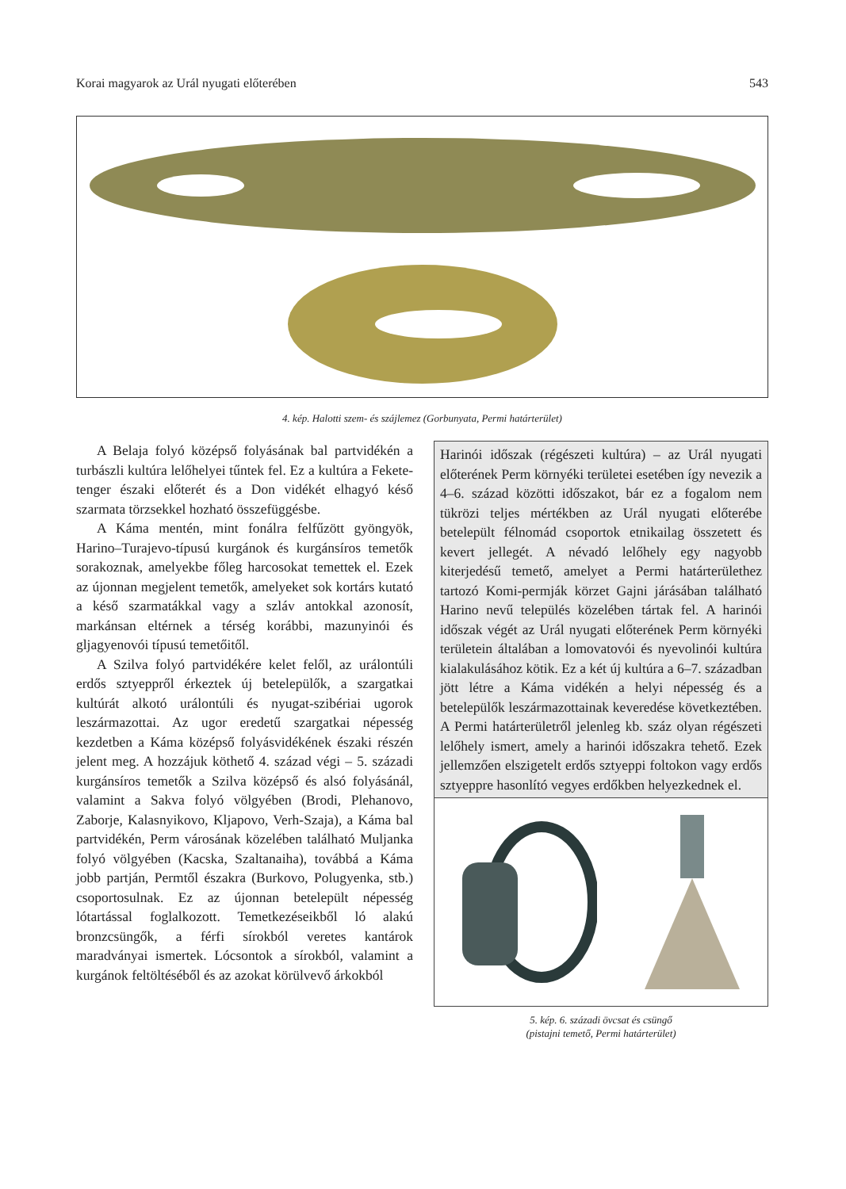Korai magyarok az Urál nyugati előterében 543
4. kép. Halotti szem- és szájlemez (Gorbunyata, Permi határterület)
A Belaja folyó középső folyásának bal partvidékén a turbászli kultúra lelőhelyei tűntek fel. Ez a kultúra a Fekete-tenger északi előterét és a Don vidékét elhagyó késő szarmata törzsekkel hozható összefüggésbe.
A Káma mentén, mint fonálra felfűzött gyöngyök, Harino–Turajevo-típusú kurgánok és kurgánsíros temetők sorakoznak, amelyekbe főleg harcosokat temettek el. Ezek az újonnan megjelent temetők, amelyeket sok kortárs kutató a késő szarmatákkal vagy a szláv antokkal azonosít, markánsan eltérnek a térség korábbi, mazunyinói és gljagyenovói típusú temetőitől.
A Szilva folyó partvidékére kelet felől, az urálontúli erdős sztyeppről érkeztek új betelepülők, a szargatkai kultúrát alkotó urálontúli és nyugat-szibériai ugorok leszármazottai. Az ugor eredetű szargatkai népesség kezdetben a Káma középső folyásvidékének északi részén jelent meg. A hozzájuk köthető 4. század végi – 5. századi kurgánsíros temetők a Szilva középső és alsó folyásánál, valamint a Sakva folyó völgyében (Brodi, Plehanovo, Zaborje, Kalasnyikovo, Kljapovo, Verh-Szaja), a Káma bal partvidékén, Perm városának közelében található Muljanka folyó völgyében (Kacska, Szaltanaiha), továbbá a Káma jobb partján, Permtől északra (Burkovo, Polugyenka, stb.) csoportosulnak. Ez az újonnan betelepült népesség lótartással foglalkozott. Temetkezéseikből ló alakú bronzcsüngők, a férfi sírokból veretes kantárok maradványai ismertek. Lócsontok a sírokból, valamint a kurgánok feltöltéséből és az azokat körülvevő árkokból
Harinói időszak (régészeti kultúra) – az Urál nyugati előterének Perm környéki területei esetében így nevezik a 4–6. század közötti időszakot, bár ez a fogalom nem tükrözi teljes mértékben az Urál nyugati előterébe betelepült félnomád csoportok etnikailag összetett és kevert jellegét. A névadó lelőhely egy nagyobb kiterjedésű temető, amelyet a Permi határterülethez tartozó Komi-permják körzet Gajni járásában található Harino nevű település közelében tártak fel. A harinói időszak végét az Urál nyugati előterének Perm környéki területein általában a lomovatovói és nyevolinói kultúra kialakulásához kötik. Ez a két új kultúra a 6–7. században jött létre a Káma vidékén a helyi népesség és a betelepülők leszármazottainak keveredése következtében. A Permi határterületről jelenleg kb. száz olyan régészeti lelőhely ismert, amely a harinói időszakra tehető. Ezek jellemzően elszigetelt erdős sztyeppi foltokon vagy erdős sztyeppre hasonlító vegyes erdőkben helyezkednek el.
5. kép. 6. századi övcsat és csüngő
(pistajni temető, Permi határterület)